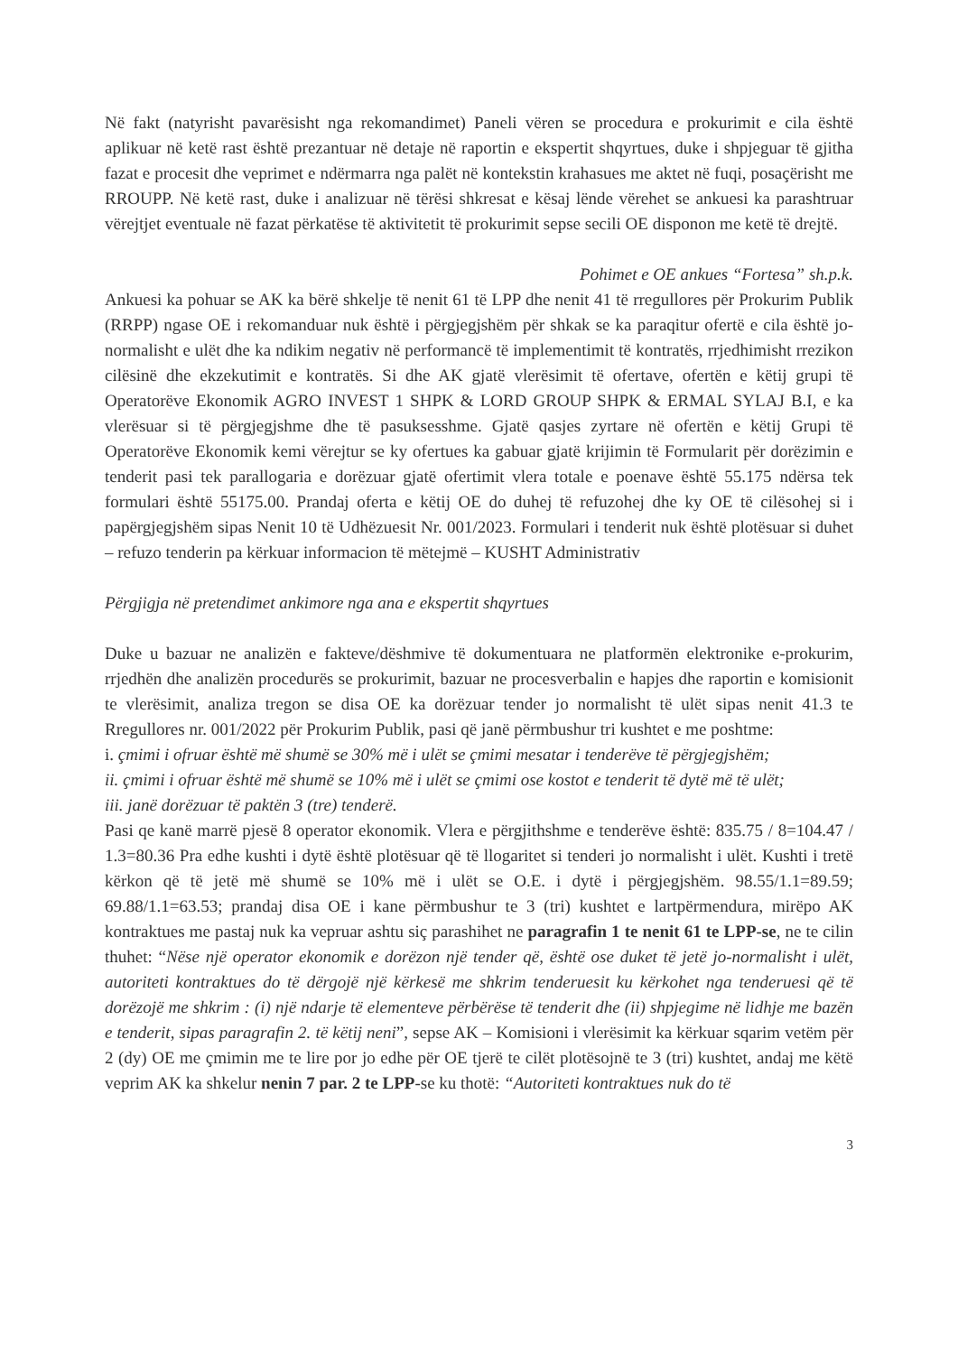Në fakt (natyrisht pavarësisht nga rekomandimet) Paneli vëren se procedura e prokurimit e cila është aplikuar në ketë rast është prezantuar në detaje në raportin e ekspertit shqyrtues, duke i shpjeguar të gjitha fazat e procesit dhe veprimet e ndërmarra nga palët në kontekstin krahasues me aktet në fuqi, posaçërisht me RROUPP. Në ketë rast, duke i analizuar në tërësi shkresat e kësaj lënde vërehet se ankuesi ka parashtruar vërejtjet eventuale në fazat përkatëse të aktivitetit të prokurimit sepse secili OE disponon me ketë të drejtë.
Pohimet e OE ankues “Fortesa” sh.p.k.
Ankuesi ka pohuar se AK ka bërë shkelje të nenit 61 të LPP dhe nenit 41 të rregullores për Prokurim Publik (RRPP) ngase OE i rekomanduar nuk është i përgjegjshëm për shkak se ka paraqitur ofertë e cila është jo-normalisht e ulët dhe ka ndikim negativ në performancë të implementimit të kontratës, rrjedhimisht rrezikon cilësinë dhe ekzekutimit e kontratës. Si dhe AK gjatë vlerësimit të ofertave, ofertën e këtij grupi të Operatorëve Ekonomik AGRO INVEST 1 SHPK & LORD GROUP SHPK & ERMAL SYLAJ B.I, e ka vlerësuar si të përgjegjshme dhe të pasuksesshme. Gjatë qasjes zyrtare në ofertën e këtij Grupi të Operatorëve Ekonomik kemi vërejtur se ky ofertues ka gabuar gjatë krijimin të Formularit për dorëzimin e tenderit pasi tek parallogaria e dorëzuar gjatë ofertimit vlera totale e poenave është 55.175 ndërsa tek formulari është 55175.00. Prandaj oferta e këtij OE do duhej të refuzohej dhe ky OE të cilësohej si i papërgjegjshëm sipas Nenit 10 të Udhëzuesit Nr. 001/2023. Formulari i tenderit nuk është plotësuar si duhet – refuzo tenderin pa kërkuar informacion të mëtejmë – KUSHT Administrativ
Përgjigja në pretendimet ankimore nga ana e ekspertit shqyrtues
Duke u bazuar ne analizën e fakteve/dëshmive të dokumentuara ne platformën elektronike e-prokurim, rrjedhën dhe analizën procedurës se prokurimit, bazuar ne procesverbalin e hapjes dhe raportin e komisionit te vlerësimit, analiza tregon se disa OE ka dorëzuar tender jo normalisht të ulët sipas nenit 41.3 te Rregullores nr. 001/2022 për Prokurim Publik, pasi që janë përmbushur tri kushtet e me poshtme:
i. çmimi i ofruar është më shumë se 30% më i ulët se çmimi mesatar i tenderëve të përgjegjshëm;
ii. çmimi i ofruar është më shumë se 10% më i ulët se çmimi ose kostot e tenderit të dytë më të ulët;
iii. janë dorëzuar të paktën 3 (tre) tenderë.
Pasi qe kanë marrë pjesë 8 operator ekonomik. Vlera e përgjithshme e tenderëve është: 835.75 / 8=104.47 / 1.3=80.36 Pra edhe kushti i dytë është plotësuar që të llogaritet si tenderi jo normalisht i ulët. Kushti i tretë kërkon që të jetë më shumë se 10% më i ulët se O.E. i dytë i përgjegjshëm. 98.55/1.1=89.59; 69.88/1.1=63.53; prandaj disa OE i kane përmbushur te 3 (tri) kushtet e lartpërmendura, mirëpo AK kontraktues me pastaj nuk ka vepruar ashtu siç parashihet ne paragrafin 1 te nenit 61 te LPP-se, ne te cilin thuhet: “Nëse një operator ekonomik e dorëzon një tender që, është ose duket të jetë jo-normalisht i ulët, autoriteti kontraktues do të dërgojë një kërkesë me shkrim tenderuesit ku kërkohet nga tenderuesi që të dorëzojë me shkrim : (i) një ndarje të elementeve përbërëse të tenderit dhe (ii) shpjegime në lidhje me bazën e tenderit, sipas paragrafin 2. të këtij neni”, sepse AK – Komisioni i vlerësimit ka kërkuar sqarim vetëm për 2 (dy) OE me çmimin me te lire por jo edhe për OE tjerë te cilët plotësojnë te 3 (tri) kushtet, andaj me këtë veprim AK ka shkelur nenin 7 par. 2 te LPP-se ku thotë: “Autoriteti kontraktues nuk do të
3